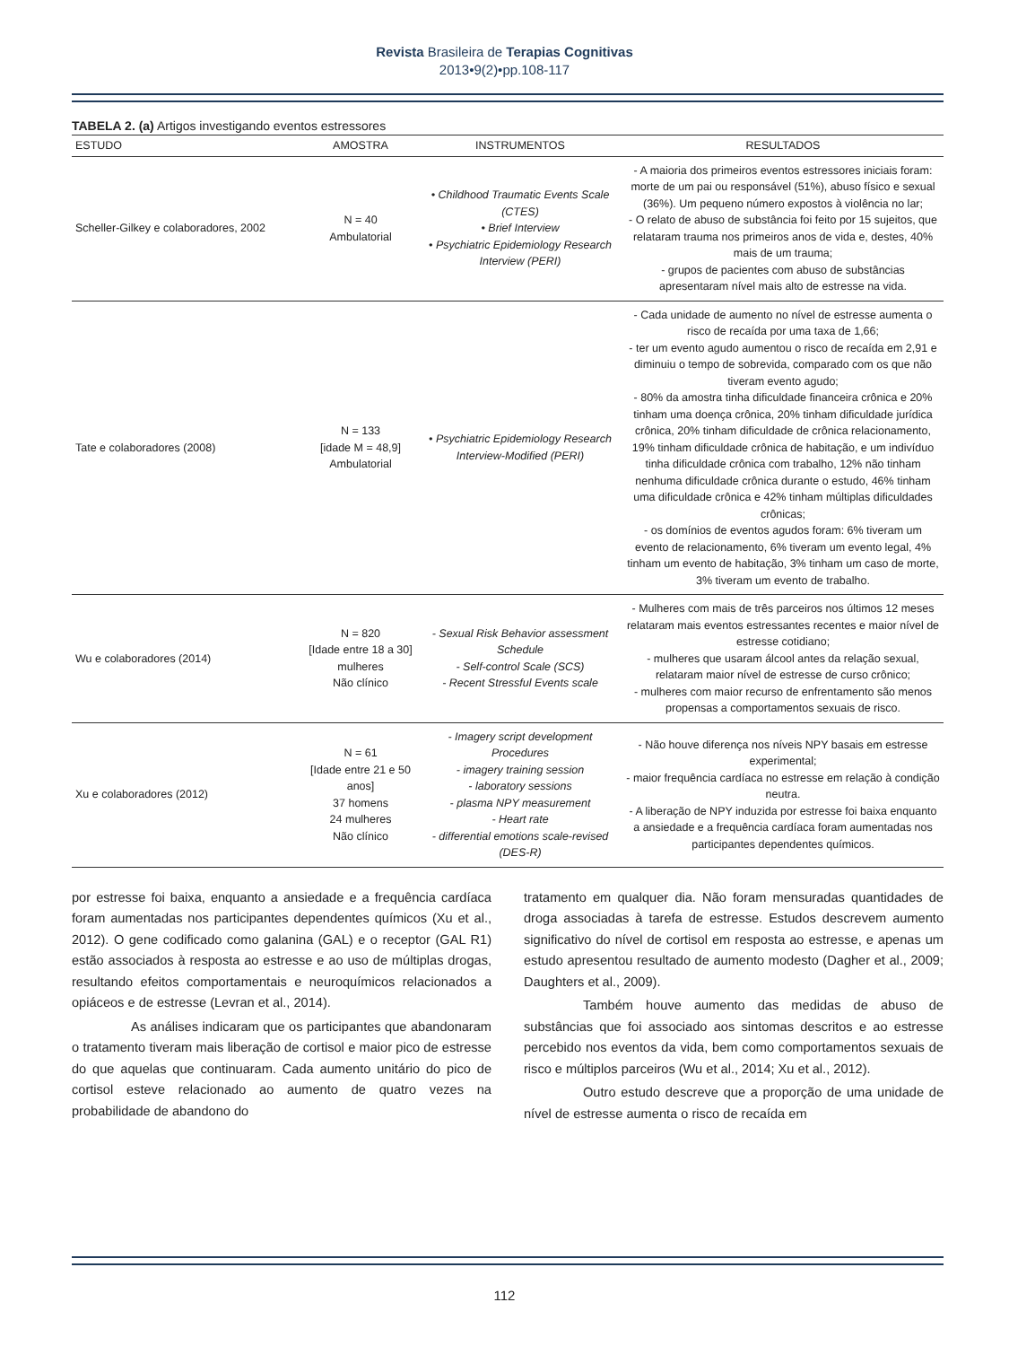Revista Brasileira de Terapias Cognitivas
2013•9(2)•pp.108-117
TABELA 2. (a) Artigos investigando eventos estressores
| ESTUDO | AMOSTRA | INSTRUMENTOS | RESULTADOS |
| --- | --- | --- | --- |
| Scheller-Gilkey e colaboradores, 2002 | N = 40 Ambulatorial | • Childhood Traumatic Events Scale (CTES) • Brief Interview • Psychiatric Epidemiology Research Interview (PERI) | - A maioria dos primeiros eventos estressores iniciais foram: morte de um pai ou responsável (51%), abuso físico e sexual (36%). Um pequeno número expostos à violência no lar; - O relato de abuso de substância foi feito por 15 sujeitos, que relataram trauma nos primeiros anos de vida e, destes, 40% mais de um trauma; - grupos de pacientes com abuso de substâncias apresentaram nível mais alto de estresse na vida. |
| Tate e colaboradores (2008) | N = 133 [idade M = 48,9] Ambulatorial | • Psychiatric Epidemiology Research Interview-Modified (PERI) | - Cada unidade de aumento no nível de estresse aumenta o risco de recaída por uma taxa de 1,66; - ter um evento agudo aumentou o risco de recaída em 2,91 e diminuiu o tempo de sobrevida, comparado com os que não tiveram evento agudo; - 80% da amostra tinha dificuldade financeira crônica e 20% tinham uma doença crônica, 20% tinham dificuldade jurídica crônica, 20% tinham dificuldade de crônica relacionamento, 19% tinham dificuldade crônica de habitação, e um indivíduo tinha dificuldade crônica com trabalho, 12% não tinham nenhuma dificuldade crônica durante o estudo, 46% tinham uma dificuldade crônica e 42% tinham múltiplas dificuldades crônicas; - os domínios de eventos agudos foram: 6% tiveram um evento de relacionamento, 6% tiveram um evento legal, 4% tinham um evento de habitação, 3% tinham um caso de morte, 3% tiveram um evento de trabalho. |
| Wu e colaboradores (2014) | N = 820 [Idade entre 18 a 30] mulheres Não clínico | - Sexual Risk Behavior assessment Schedule - Self-control Scale (SCS) - Recent Stressful Events scale | - Mulheres com mais de três parceiros nos últimos 12 meses relataram mais eventos estressantes recentes e maior nível de estresse cotidiano; - mulheres que usaram álcool antes da relação sexual, relataram maior nível de estresse de curso crônico; - mulheres com maior recurso de enfrentamento são menos propensas a comportamentos sexuais de risco. |
| Xu e colaboradores (2012) | N = 61 [Idade entre 21 e 50 anos] 37 homens 24 mulheres Não clínico | - Imagery script development Procedures - imagery training session - laboratory sessions - plasma NPY measurement - Heart rate - differential emotions scale-revised (DES-R) | - Não houve diferença nos níveis NPY basais em estresse experimental; - maior frequência cardíaca no estresse em relação à condição neutra. - A liberação de NPY induzida por estresse foi baixa enquanto a ansiedade e a frequência cardíaca foram aumentadas nos participantes dependentes químicos. |
por estresse foi baixa, enquanto a ansiedade e a frequência cardíaca foram aumentadas nos participantes dependentes químicos (Xu et al., 2012). O gene codificado como galanina (GAL) e o receptor (GAL R1) estão associados à resposta ao estresse e ao uso de múltiplas drogas, resultando efeitos comportamentais e neuroquímicos relacionados a opiáceos e de estresse (Levran et al., 2014).
As análises indicaram que os participantes que abandonaram o tratamento tiveram mais liberação de cortisol e maior pico de estresse do que aquelas que continuaram. Cada aumento unitário do pico de cortisol esteve relacionado ao aumento de quatro vezes na probabilidade de abandono do
tratamento em qualquer dia. Não foram mensuradas quantidades de droga associadas à tarefa de estresse. Estudos descrevem aumento significativo do nível de cortisol em resposta ao estresse, e apenas um estudo apresentou resultado de aumento modesto (Dagher et al., 2009; Daughters et al., 2009).
Também houve aumento das medidas de abuso de substâncias que foi associado aos sintomas descritos e ao estresse percebido nos eventos da vida, bem como comportamentos sexuais de risco e múltiplos parceiros (Wu et al., 2014; Xu et al., 2012).
Outro estudo descreve que a proporção de uma unidade de nível de estresse aumenta o risco de recaída em
112